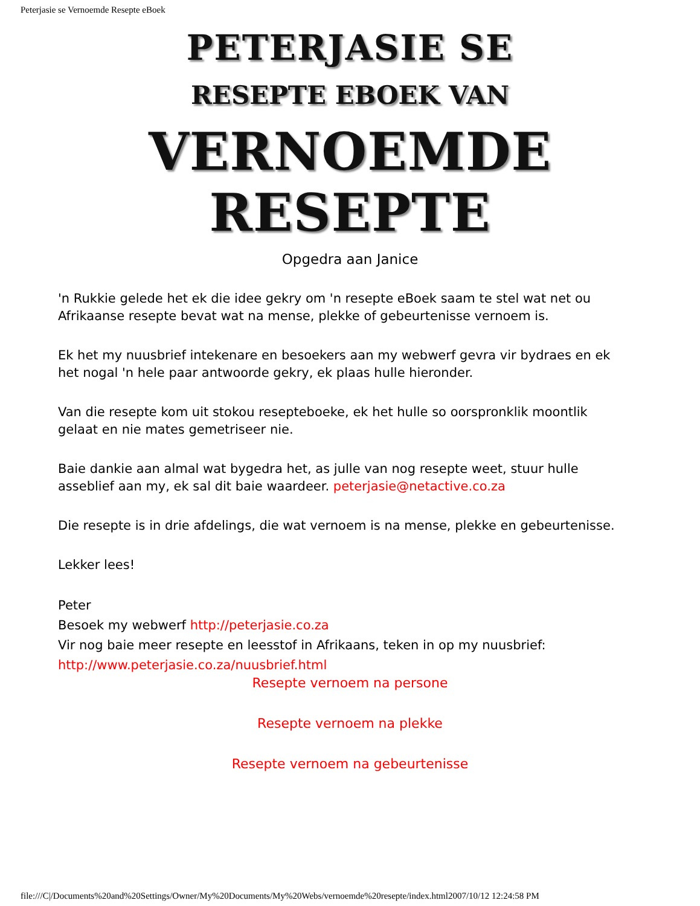Peterjasie se Vernoemde Resepte eBoek
PETERJASIE SE
RESEPTE EBOEK VAN
VERNOEMDE RESEPTE
Opgedra aan Janice
'n Rukkie gelede het ek die idee gekry om 'n resepte eBoek saam te stel wat net ou Afrikaanse resepte bevat wat na mense, plekke of gebeurtenisse vernoem is.
Ek het my nuusbrief intekenare en besoekers aan my webwerf gevra vir bydraes en ek het nogal 'n hele paar antwoorde gekry, ek plaas hulle hieronder.
Van die resepte kom uit stokou resepteboeke, ek het hulle so oorspronklik moontlik gelaat en nie mates gemetriseer nie.
Baie dankie aan almal wat bygedra het, as julle van nog resepte weet, stuur hulle asseblief aan my, ek sal dit baie waardeer. peterjasie@netactive.co.za
Die resepte is in drie afdelings, die wat vernoem is na mense, plekke en gebeurtenisse.
Lekker lees!
Peter
Besoek my webwerf http://peterjasie.co.za
Vir nog baie meer resepte en leesstof in Afrikaans, teken in op my nuusbrief:
http://www.peterjasie.co.za/nuusbrief.html
Resepte vernoem na persone
Resepte vernoem na plekke
Resepte vernoem na gebeurtenisse
file:///C|/Documents%20and%20Settings/Owner/My%20Documents/My%20Webs/vernoemde%20resepte/index.html2007/10/12 12:24:58 PM